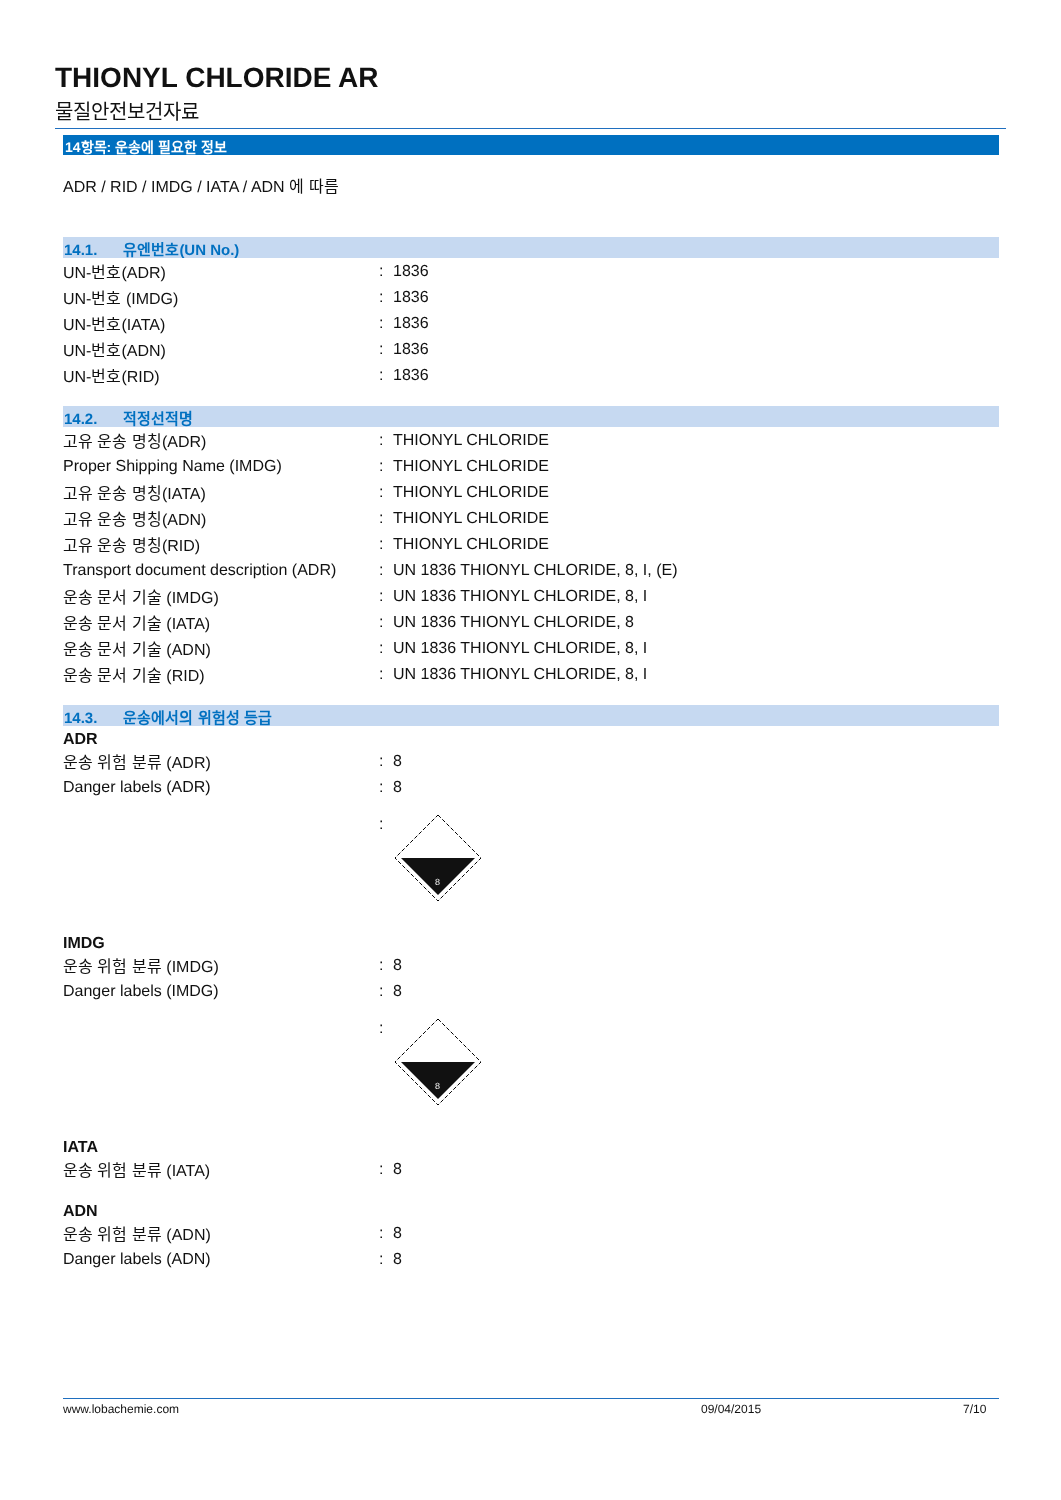THIONYL CHLORIDE AR
물질안전보건자료
14항목: 운송에 필요한 정보
ADR / RID / IMDG / IATA / ADN 에 따름
14.1. 유엔번호(UN No.)
| UN-번호(ADR) | : | 1836 |
| UN-번호 (IMDG) | : | 1836 |
| UN-번호(IATA) | : | 1836 |
| UN-번호(ADN) | : | 1836 |
| UN-번호(RID) | : | 1836 |
14.2. 적정선적명
| 고유 운송 명칭(ADR) | : | THIONYL CHLORIDE |
| Proper Shipping Name (IMDG) | : | THIONYL CHLORIDE |
| 고유 운송 명칭(IATA) | : | THIONYL CHLORIDE |
| 고유 운송 명칭(ADN) | : | THIONYL CHLORIDE |
| 고유 운송 명칭(RID) | : | THIONYL CHLORIDE |
| Transport document description (ADR) | : | UN 1836 THIONYL CHLORIDE, 8, I, (E) |
| 운송 문서 기술 (IMDG) | : | UN 1836 THIONYL CHLORIDE, 8, I |
| 운송 문서 기술 (IATA) | : | UN 1836 THIONYL CHLORIDE, 8 |
| 운송 문서 기술 (ADN) | : | UN 1836 THIONYL CHLORIDE, 8, I |
| 운송 문서 기술 (RID) | : | UN 1836 THIONYL CHLORIDE, 8, I |
14.3. 운송에서의 위험성 등급
ADR
| 운송 위험 분류 (ADR) | : | 8 |
| Danger labels (ADR) | : | 8 |
| | : | 8 |
IMDG
| 운송 위험 분류 (IMDG) | : | 8 |
| Danger labels (IMDG) | : | 8 |
| | : | 8 |
IATA
| 운송 위험 분류 (IATA) | : | 8 |
ADN
| 운송 위험 분류 (ADN) | : | 8 |
| Danger labels (ADN) | : | 8 |
www.lobachemie.com 09/04/2015 7/10